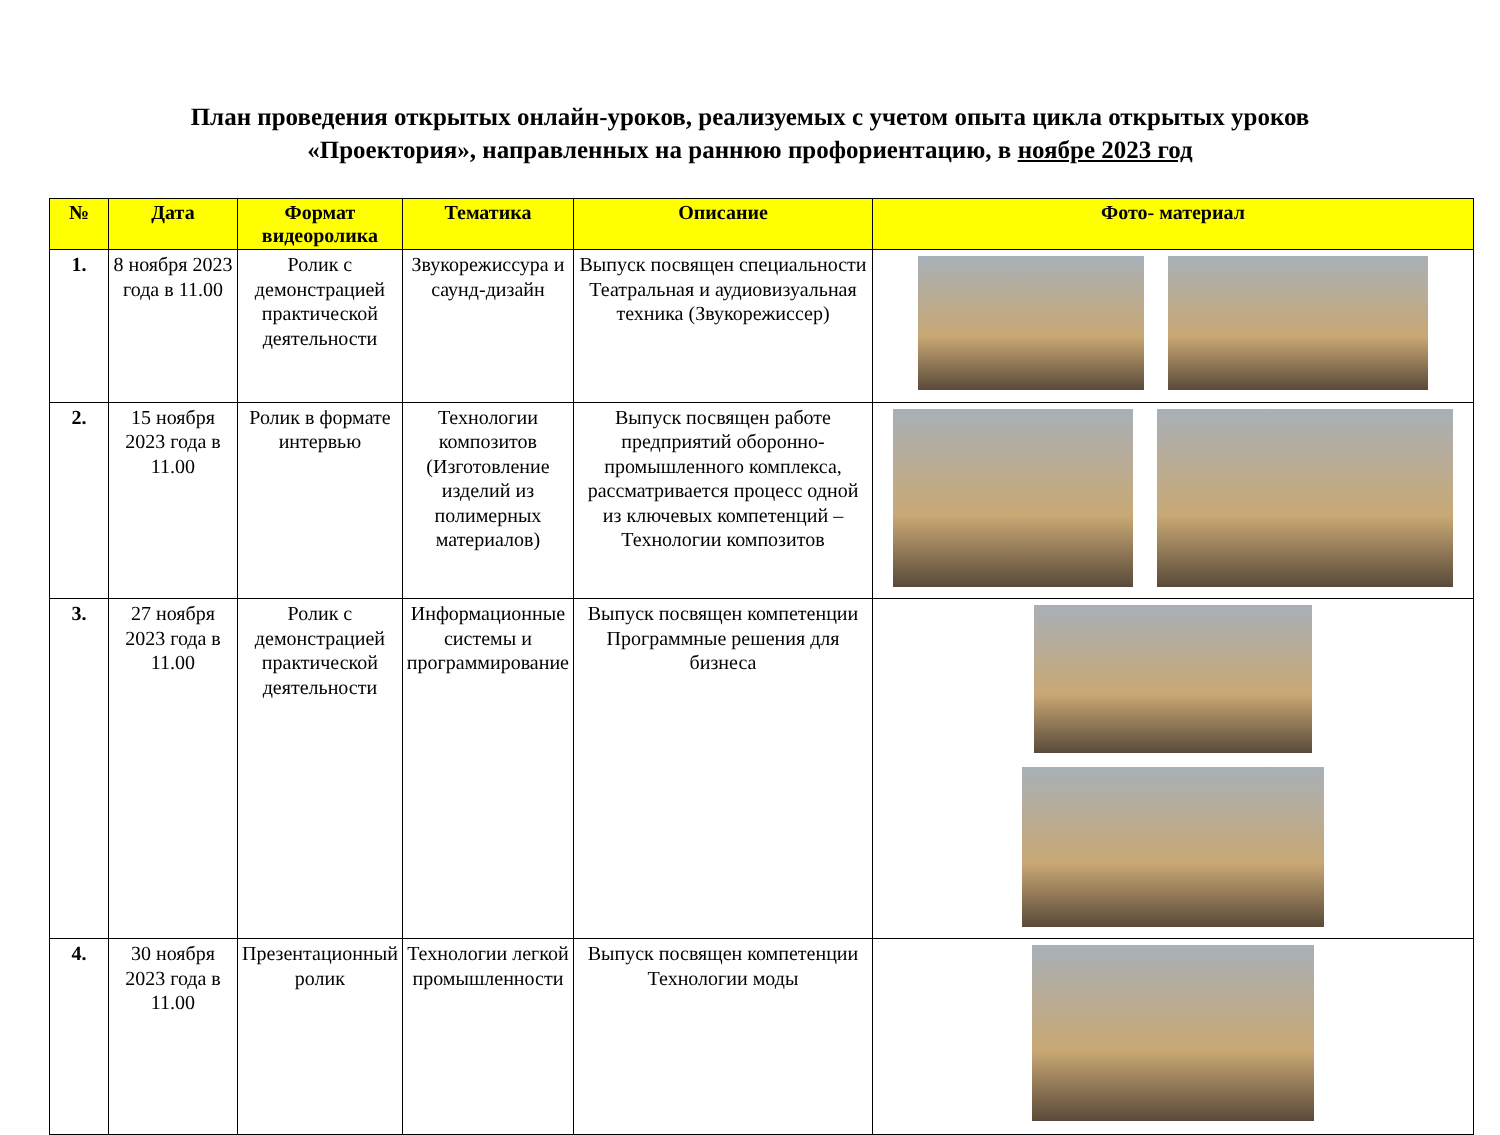План проведения открытых онлайн-уроков, реализуемых с учетом опыта цикла открытых уроков
«Проектория», направленных на раннюю профориентацию, в ноябре 2023 год
| № | Дата | Формат видеоролика | Тематика | Описание | Фото- материал |
| --- | --- | --- | --- | --- | --- |
| 1. | 8 ноября 2023 года в 11.00 | Ролик с демонстрацией практической деятельности | Звукорежиссура и саунд-дизайн | Выпуск посвящен специальности Театральная и аудиовизуальная техника (Звукорежиссер) | |
| 2. | 15 ноября 2023 года в 11.00 | Ролик в формате интервью | Технологии композитов (Изготовление изделий из полимерных материалов) | Выпуск посвящен работе предприятий оборонно-промышленного комплекса, рассматривается процесс одной из ключевых компетенций – Технологии композитов | |
| 3. | 27 ноября 2023 года в 11.00 | Ролик с демонстрацией практической деятельности | Информационные системы и программирование | Выпуск посвящен компетенции Программные решения для бизнеса | |
| 4. | 30 ноября 2023 года в 11.00 | Презентационный ролик | Технологии легкой промышленности | Выпуск посвящен компетенции Технологии моды | |